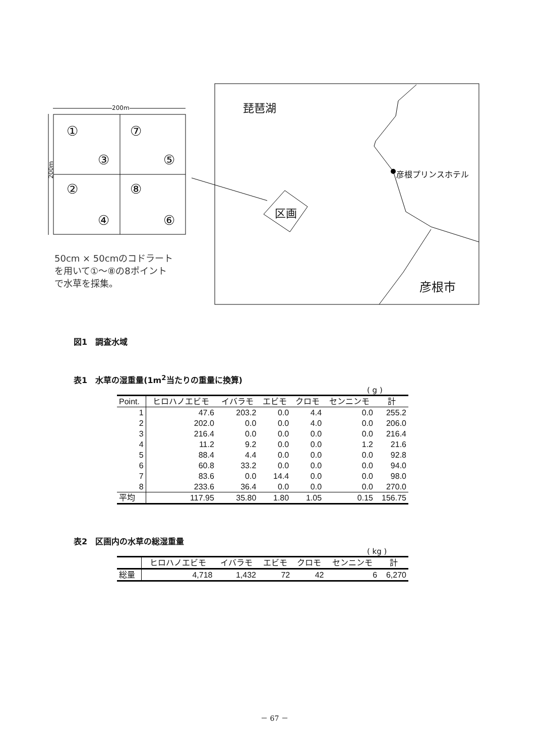200m
200m
① ⑦
③ ⑤
② ⑧
④ ⑥
50cm × 50cmのコドラート
を用いて①～⑧の8ポイント
で水草を採集。
琵琶湖
彦根プリンスホテル
区画
彦根市
図1　調査水域
表1　水草の湿重量(1m<sup>2</sup>当たりの重量に換算)
( g )
| Point. | ヒロハノエビモ | イバラモ | エビモ | クロモ | センニンモ | 計 |
| --- | --- | --- | --- | --- | --- | --- |
| 1 | 47.6 | 203.2 | 0.0 | 4.4 | 0.0 | 255.2 |
| 2 | 202.0 | 0.0 | 0.0 | 4.0 | 0.0 | 206.0 |
| 3 | 216.4 | 0.0 | 0.0 | 0.0 | 0.0 | 216.4 |
| 4 | 11.2 | 9.2 | 0.0 | 0.0 | 1.2 | 21.6 |
| 5 | 88.4 | 4.4 | 0.0 | 0.0 | 0.0 | 92.8 |
| 6 | 60.8 | 33.2 | 0.0 | 0.0 | 0.0 | 94.0 |
| 7 | 83.6 | 0.0 | 14.4 | 0.0 | 0.0 | 98.0 |
| 8 | 233.6 | 36.4 | 0.0 | 0.0 | 0.0 | 270.0 |
| 平均 | 117.95 | 35.80 | 1.80 | 1.05 | 0.15 | 156.75 |
表2　区画内の水草の総湿重量
( kg )
| | ヒロハノエビモ | イバラモ | エビモ | クロモ | センニンモ | 計 |
| --- | --- | --- | --- | --- | --- | --- |
| 総量 | 4,718 | 1,432 | 72 | 42 | 6 | 6,270 |
－ 67 －